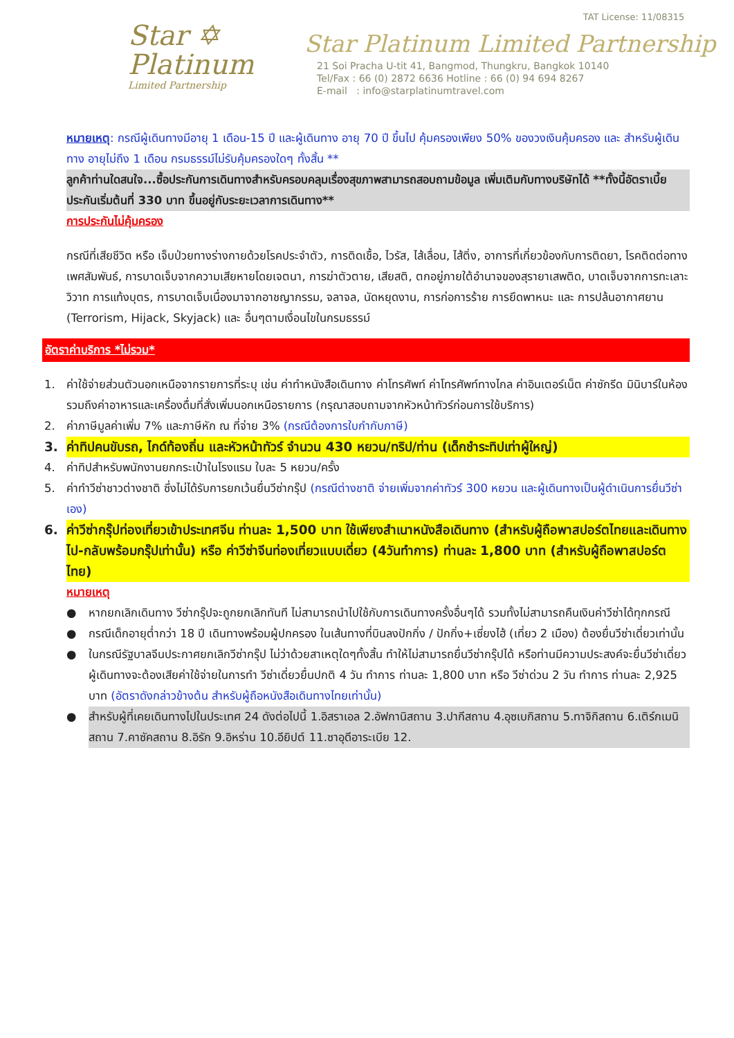Star ✡
Platinum
Limited Partnership
TAT License: 11/08315
Star Platinum Limited Partnership
21 Soi Pracha U-tit 41, Bangmod, Thungkru, Bangkok 10140
Tel/Fax : 66 (0) 2872 6636 Hotline : 66 (0) 94 694 8267
E-mail : info@starplatinumtravel.com
หมายเหตุ: กรณีผู้เดินทางมีอายุ 1 เดือน-15 ปี และผู้เดินทาง อายุ 70 ปี ขึ้นไป คุ้มครองเพียง 50% ของวงเงินคุ้มครอง และ สำหรับผู้เดินทาง อายุไม่ถึง 1 เดือน กรมธรรม์ไม่รับคุ้มครองใดๆ ทั้งสิ้น **
ลูกค้าท่านใดสนใจ...ซื้อประกันการเดินทางสำหรับครอบคลุมเรื่องสุขภาพสามารถสอบถามข้อมูล เพิ่มเติมกับทางบริษัทได้ **ทั้งนี้อัตราเบี้ยประกันเริ่มต้นที่ 330 บาท ขึ้นอยู่กับระยะเวลาการเดินทาง**
การประกันไม่คุ้มครอง
กรณีที่เสียชีวิต หรือ เจ็บป่วยทางร่างกายด้วยโรคประจำตัว, การติดเชื้อ, ไวรัส, ไส้เลื่อน, ไส้ติ่ง, อาการที่เกี่ยวข้องกับการติดยา, โรคติดต่อทางเพศสัมพันธ์, การบาดเจ็บจากความเสียหายโดยเจตนา, การฆ่าตัวตาย, เสียสติ, ตกอยู่ภายใต้อำนาจของสุรายาเสพติด, บาดเจ็บจากการทะเลาะวิวาท การแท้งบุตร, การบาดเจ็บเนื่องมาจากอาชญากรรม, จลาจล, นัดหยุดงาน, การก่อการร้าย การยึดพาหนะ และ การปล้นอากาศยาน (Terrorism, Hijack, Skyjack) และ อื่นๆตามเงื่อนไขในกรมธรรม์
อัตราค่าบริการ *ไม่รวม*
1. ค่าใช้จ่ายส่วนตัวนอกเหนือจากรายการที่ระบุ เช่น ค่าทำหนังสือเดินทาง ค่าโทรศัพท์ ค่าโทรศัพท์ทางไกล ค่าอินเตอร์เน็ต ค่าซักรีด มินิบาร์ในห้อง รวมถึงค่าอาหารและเครื่องดื่มที่สั่งเพิ่มนอกเหนือรายการ (กรุณาสอบถามจากหัวหน้าทัวร์ก่อนการใช้บริการ)
2. ค่าภาษีมูลค่าเพิ่ม 7% และภาษีหัก ณ ที่จ่าย 3% (กรณีต้องการใบกำกับภาษี)
3. ค่าทิปคนขับรถ, ไกด์ท้องถิ่น และหัวหน้าทัวร์ จำนวน 430 หยวน/ทริป/ท่าน (เด็กชำระทิปเท่าผู้ใหญ่)
4. ค่าทิปสำหรับพนักงานยกกระเป๋าในโรงแรม ใบละ 5 หยวน/ครั้ง
5. ค่าทำวีซ่าชาวต่างชาติ ซึ่งไม่ได้รับการยกเว้นยื่นวีซ่ากรุ๊ป (กรณีต่างชาติ จ่ายเพิ่มจากค่าทัวร์ 300 หยวน และผู้เดินทางเป็นผู้ดำเนินการยื่นวีซ่าเอง)
6. ค่าวีซ่ากรุ๊ปท่องเที่ยวเข้าประเทศจีน ท่านละ 1,500 บาท ใช้เพียงสำเนาหนังสือเดินทาง (สำหรับผู้ถือพาสปอร์ตไทยและเดินทางไป-กลับพร้อมกรุ๊ปเท่านั้น) หรือ ค่าวีซ่าจีนท่องเที่ยวแบบเดี่ยว (4วันทำการ) ท่านละ 1,800 บาท (สำหรับผู้ถือพาสปอร์ตไทย)
หมายเหตุ
● หากยกเลิกเดินทาง วีซ่ากรุ๊ปจะถูกยกเลิกทันที ไม่สามารถนำไปใช้กับการเดินทางครั้งอื่นๆได้ รวมทั้งไม่สามารถคืนเงินค่าวีซ่าได้ทุกกรณี
● กรณีเด็กอายุต่ำกว่า 18 ปี เดินทางพร้อมผู้ปกครอง ในเส้นทางที่บินลงปักกิ่ง / ปักกิ่ง+เซี่ยงไฮ้ (เที่ยว 2 เมือง) ต้องยื่นวีซ่าเดี่ยวเท่านั้น
● ในกรณีรัฐบาลจีนประกาศยกเลิกวีซ่ากรุ๊ป ไม่ว่าด้วยสาเหตุใดๆทั้งสิ้น ทำให้ไม่สามารถยื่นวีซ่ากรุ๊ปได้ หรือท่านมีความประสงค์จะยื่นวีซ่าเดี่ยว ผู้เดินทางจะต้องเสียค่าใช้จ่ายในการทำ วีซ่าเดี่ยวยื่นปกติ 4 วัน ทำการ ท่านละ 1,800 บาท หรือ วีซ่าด่วน 2 วัน ทำการ ท่านละ 2,925 บาท (อัตราดังกล่าวข้างต้น สำหรับผู้ถือหนังสือเดินทางไทยเท่านั้น)
● สำหรับผู้ที่เคยเดินทางไปในประเทศ 24 ดังต่อไปนี้ 1.อิสราเอล 2.อัฟกานิสถาน 3.ปากีสถาน 4.อุซเบกิสถาน 5.ทาจิกิสถาน 6.เติร์กเมนิสถาน 7.คาซัคสถาน 8.อิรัก 9.อิหร่าน 10.อียิปต์ 11.ซาอุดีอาระเบีย 12.